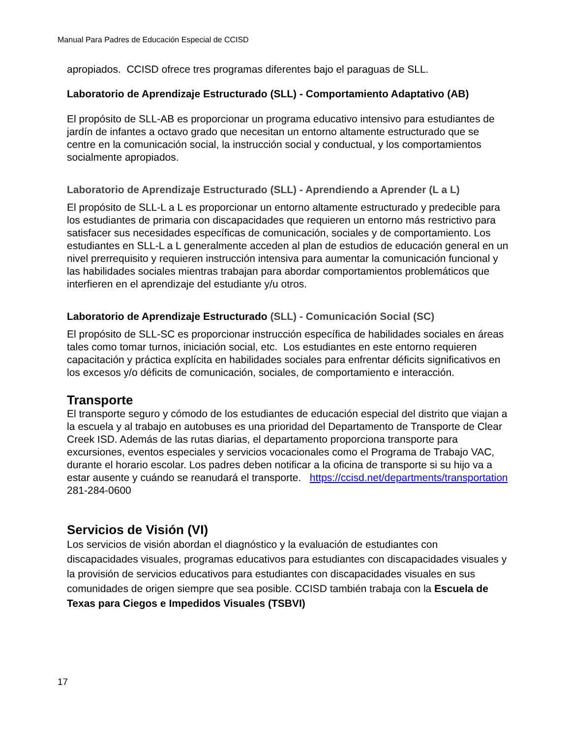Manual Para Padres de Educación Especial de CCISD
apropiados. CCISD ofrece tres programas diferentes bajo el paraguas de SLL.
Laboratorio de Aprendizaje Estructurado (SLL) - Comportamiento Adaptativo (AB)
El propósito de SLL-AB es proporcionar un programa educativo intensivo para estudiantes de jardín de infantes a octavo grado que necesitan un entorno altamente estructurado que se centre en la comunicación social, la instrucción social y conductual, y los comportamientos socialmente apropiados.
Laboratorio de Aprendizaje Estructurado (SLL) - Aprendiendo a Aprender (L a L)
El propósito de SLL-L a L es proporcionar un entorno altamente estructurado y predecible para los estudiantes de primaria con discapacidades que requieren un entorno más restrictivo para satisfacer sus necesidades específicas de comunicación, sociales y de comportamiento. Los estudiantes en SLL-L a L generalmente acceden al plan de estudios de educación general en un nivel prerrequisito y requieren instrucción intensiva para aumentar la comunicación funcional y las habilidades sociales mientras trabajan para abordar comportamientos problemáticos que interfieren en el aprendizaje del estudiante y/u otros.
Laboratorio de Aprendizaje Estructurado (SLL) - Comunicación Social (SC)
El propósito de SLL-SC es proporcionar instrucción específica de habilidades sociales en áreas tales como tomar turnos, iniciación social, etc. Los estudiantes en este entorno requieren capacitación y práctica explícita en habilidades sociales para enfrentar déficits significativos en los excesos y/o déficits de comunicación, sociales, de comportamiento e interacción.
Transporte
El transporte seguro y cómodo de los estudiantes de educación especial del distrito que viajan a la escuela y al trabajo en autobuses es una prioridad del Departamento de Transporte de Clear Creek ISD. Además de las rutas diarias, el departamento proporciona transporte para excursiones, eventos especiales y servicios vocacionales como el Programa de Trabajo VAC, durante el horario escolar. Los padres deben notificar a la oficina de transporte si su hijo va a estar ausente y cuándo se reanudará el transporte. https://ccisd.net/departments/transportation
281-284-0600
Servicios de Visión (VI)
Los servicios de visión abordan el diagnóstico y la evaluación de estudiantes con discapacidades visuales, programas educativos para estudiantes con discapacidades visuales y la provisión de servicios educativos para estudiantes con discapacidades visuales en sus comunidades de origen siempre que sea posible. CCISD también trabaja con la Escuela de Texas para Ciegos e Impedidos Visuales (TSBVI)
17